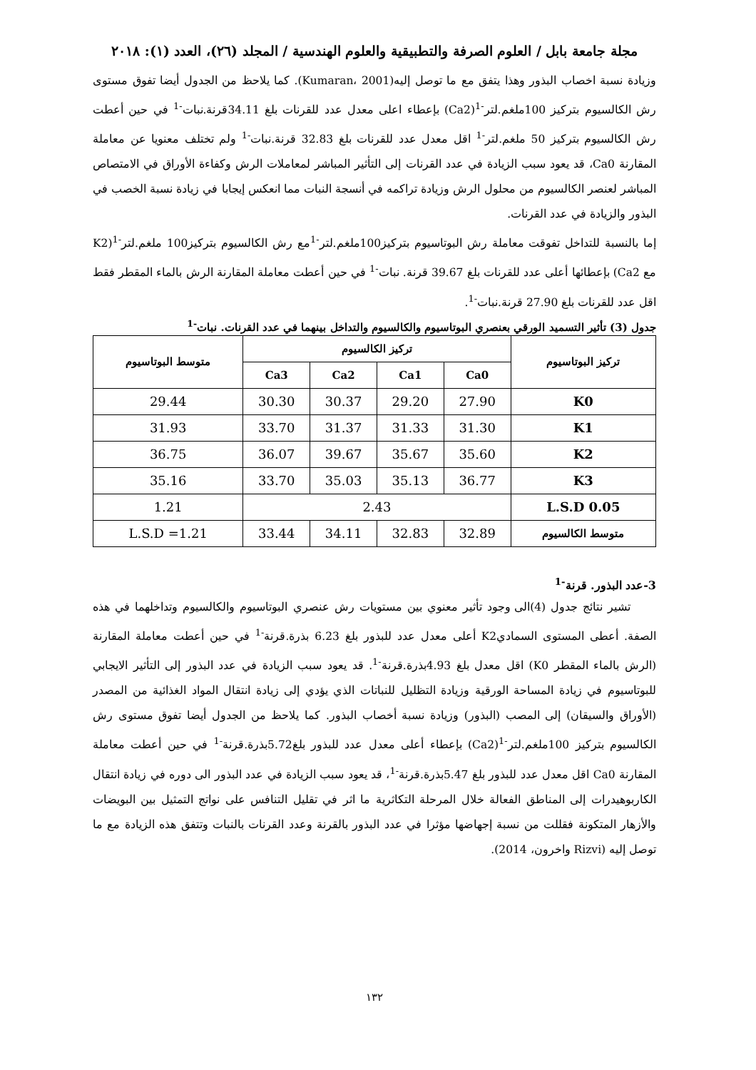مجلة جامعة بابل / العلوم الصرفة والتطبيقية والعلوم الهندسية / المجلد (٢٦)، العدد (١): ٢٠١٨
وزيادة نسبة اخصاب البذور وهذا يتفق مع ما توصل إليه(Kumaran، 2001). كما يلاحظ من الجدول أيضا تفوق مستوى رش الكالسيوم بتركيز 100ملغم.لتر<sup>-1</sup>(Ca2) بإعطاء اعلى معدل عدد للقرنات بلغ 34.11قرنة.نبات<sup>-1</sup> في حين أعطت رش الكالسيوم بتركيز 50 ملغم.لتر<sup>-1</sup> اقل معدل عدد للقرنات بلغ 32.83 قرنة.نبات<sup>-1</sup> ولم تختلف معنويا عن معاملة المقارنة Ca0، قد يعود سبب الزيادة في عدد القرنات إلى التأثير المباشر لمعاملات الرش وكفاءة الأوراق في الامتصاص المباشر لعنصر الكالسيوم من محلول الرش وزيادة تراكمه في أنسجة النبات مما انعكس إيجابا في زيادة نسبة الخصب في البذور والزيادة في عدد القرنات.
إما بالنسبة للتداخل تفوقت معاملة رش البوتاسيوم بتركيز100ملغم.لتر<sup>-1</sup>مع رش الكالسيوم بتركيز100 ملغم.لتر<sup>-1</sup>(K2 مع Ca2) بإعطائها أعلى عدد للقرنات بلغ 39.67 قرنة. نبات<sup>-1</sup> في حين أعطت معاملة المقارنة الرش بالماء المقطر فقط اقل عدد للقرنات بلغ 27.90 قرنة.نبات<sup>-1</sup>.
جدول (3) تأثير التسميد الورقي بعنصري البوتاسيوم والكالسيوم والتداخل بينهما في عدد القرنات. نبات<sup>-1</sup>
| تركيز البوتاسيوم | تركيز الكالسيوم | | | | متوسط البوتاسيوم |
| --- | --- | --- | --- | --- | --- |
| | Ca0 | Ca1 | Ca2 | Ca3 | |
| K0 | 27.90 | 29.20 | 30.37 | 30.30 | 29.44 |
| K1 | 31.30 | 31.33 | 31.37 | 33.70 | 31.93 |
| K2 | 35.60 | 35.67 | 39.67 | 36.07 | 36.75 |
| K3 | 36.77 | 35.13 | 35.03 | 33.70 | 35.16 |
| L.S.D 0.05 | 2.43 | | | | 1.21 |
| متوسط الكالسيوم | 32.89 | 32.83 | 34.11 | 33.44 | L.S.D =1.21 |
3-عدد البذور. قرنة<sup>-1</sup>
تشير نتائج جدول (4)الى وجود تأثير معنوي بين مستويات رش عنصري البوتاسيوم والكالسيوم وتداخلهما في هذه الصفة. أعطى المستوى السماديK2 أعلى معدل عدد للبذور بلغ 6.23 بذرة.قرنة<sup>-1</sup> في حين أعطت معاملة المقارنة (الرش بالماء المقطر K0) اقل معدل بلغ 4.93بذرة.قرنة<sup>-1</sup>. قد يعود سبب الزيادة في عدد البذور إلى التأثير الايجابي للبوتاسيوم في زيادة المساحة الورقية وزيادة التظليل للنباتات الذي يؤدي إلى زيادة انتقال المواد الغذائية من المصدر (الأوراق والسيقان) إلى المصب (البذور) وزيادة نسبة أخصاب البذور. كما يلاحظ من الجدول أيضا تفوق مستوى رش الكالسيوم بتركيز 100ملغم.لتر<sup>-1</sup>(Ca2) بإعطاء أعلى معدل عدد للبذور بلغ5.72بذرة.قرنة<sup>-1</sup> في حين أعطت معاملة المقارنة Ca0 اقل معدل عدد للبذور بلغ 5.47بذرة.قرنة<sup>-1</sup>، قد يعود سبب الزيادة في عدد البذور الى دوره في زيادة انتقال الكاربوهيدرات إلى المناطق الفعالة خلال المرحلة التكاثرية ما اثر في تقليل التنافس على نواتج التمثيل بين البويضات والأزهار المتكونة فقللت من نسبة إجهاضها مؤثرا في عدد البذور بالقرنة وعدد القرنات بالنبات وتتفق هذه الزيادة مع ما توصل إليه (Rizvi واخرون، 2014).
١٣٢